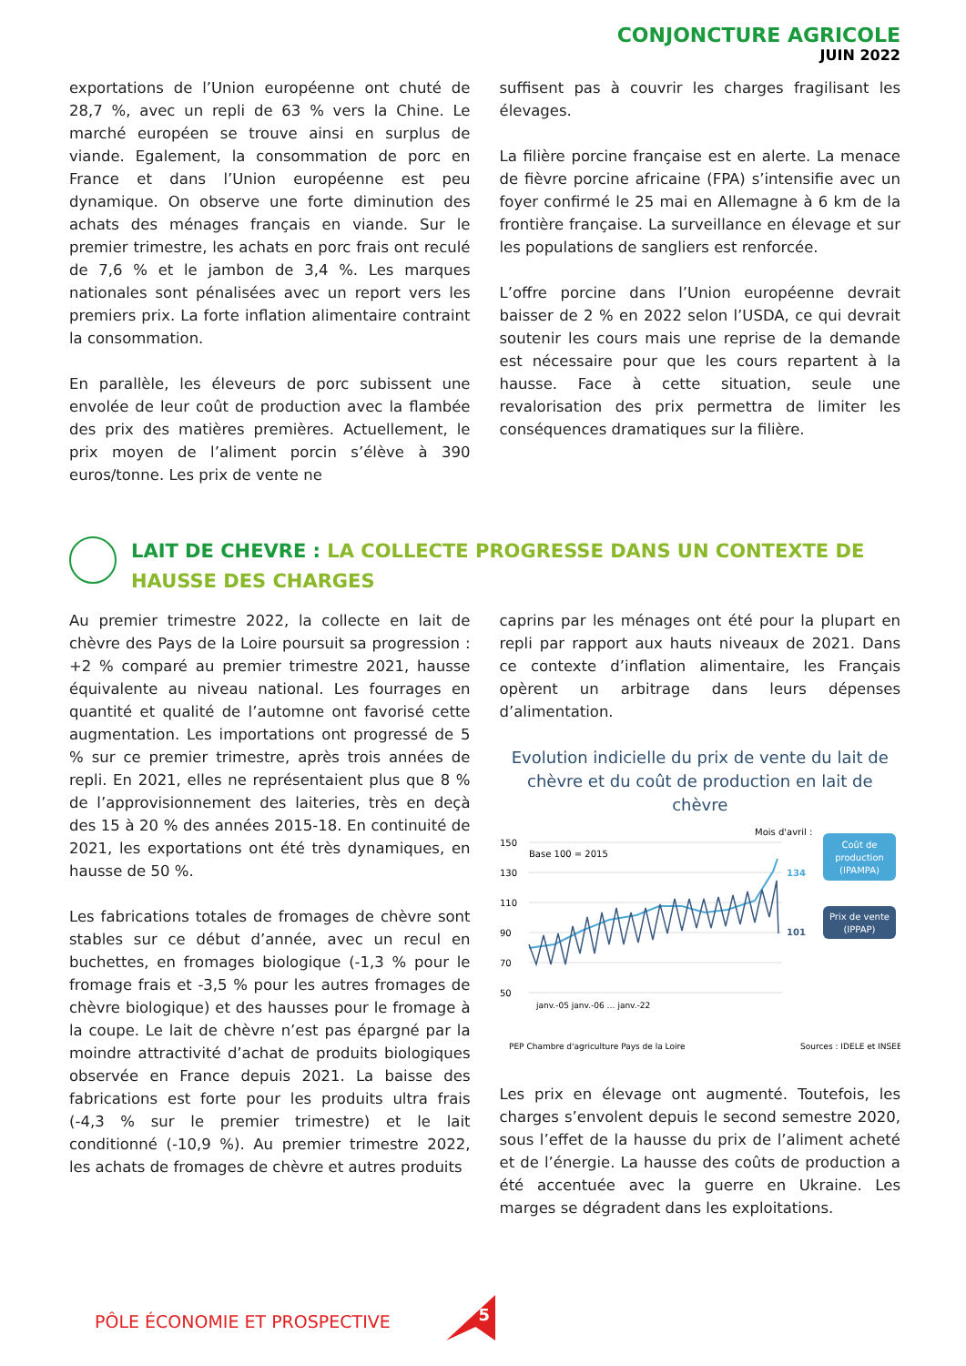CONJONCTURE AGRICOLE
JUIN 2022
exportations de l’Union européenne ont chuté de 28,7 %, avec un repli de 63 % vers la Chine. Le marché européen se trouve ainsi en surplus de viande. Egalement, la consommation de porc en France et dans l’Union européenne est peu dynamique. On observe une forte diminution des achats des ménages français en viande. Sur le premier trimestre, les achats en porc frais ont reculé de 7,6 % et le jambon de 3,4 %. Les marques nationales sont pénalisées avec un report vers les premiers prix. La forte inflation alimentaire contraint la consommation.
En parallèle, les éleveurs de porc subissent une envolée de leur coût de production avec la flambée des prix des matières premières. Actuellement, le prix moyen de l’aliment porcin s’élève à 390 euros/tonne. Les prix de vente ne
suffisent pas à couvrir les charges fragilisant les élevages.
La filière porcine française est en alerte. La menace de fièvre porcine africaine (FPA) s’intensifie avec un foyer confirmé le 25 mai en Allemagne à 6 km de la frontière française. La surveillance en élevage et sur les populations de sangliers est renforcée.
L’offre porcine dans l’Union européenne devrait baisser de 2 % en 2022 selon l’USDA, ce qui devrait soutenir les cours mais une reprise de la demande est nécessaire pour que les cours repartent à la hausse. Face à cette situation, seule une revalorisation des prix permettra de limiter les conséquences dramatiques sur la filière.
LAIT DE CHEVRE : LA COLLECTE PROGRESSE DANS UN CONTEXTE DE HAUSSE DES CHARGES
Au premier trimestre 2022, la collecte en lait de chèvre des Pays de la Loire poursuit sa progression : +2 % comparé au premier trimestre 2021, hausse équivalente au niveau national. Les fourrages en quantité et qualité de l’automne ont favorisé cette augmentation. Les importations ont progressé de 5 % sur ce premier trimestre, après trois années de repli. En 2021, elles ne représentaient plus que 8 % de l’approvisionnement des laiteries, très en deçà des 15 à 20 % des années 2015-18. En continuité de 2021, les exportations ont été très dynamiques, en hausse de 50 %.
Les fabrications totales de fromages de chèvre sont stables sur ce début d’année, avec un recul en buchettes, en fromages biologique (-1,3 % pour le fromage frais et -3,5 % pour les autres fromages de chèvre biologique) et des hausses pour le fromage à la coupe. Le lait de chèvre n’est pas épargné par la moindre attractivité d’achat de produits biologiques observée en France depuis 2021. La baisse des fabrications est forte pour les produits ultra frais (-4,3 % sur le premier trimestre) et le lait conditionné (-10,9 %). Au premier trimestre 2022, les achats de fromages de chèvre et autres produits
caprins par les ménages ont été pour la plupart en repli par rapport aux hauts niveaux de 2021. Dans ce contexte d’inflation alimentaire, les Français opèrent un arbitrage dans leurs dépenses d’alimentation.
Evolution indicielle du prix de vente du lait de chèvre et du coût de production en lait de chèvre
Mois d'avril :
150
130
110
90
70
50
Base 100 = 2015
134
101
Coût de
production
(IPAMPA)
Prix de vente
(IPPAP)
janv.-05 janv.-06 … janv.-22
PEP Chambre d'agriculture Pays de la Loire
Sources : IDELE et INSEE
Les prix en élevage ont augmenté. Toutefois, les charges s’envolent depuis le second semestre 2020, sous l’effet de la hausse du prix de l’aliment acheté et de l’énergie. La hausse des coûts de production a été accentuée avec la guerre en Ukraine. Les marges se dégradent dans les exploitations.
PÔLE ÉCONOMIE ET PROSPECTIVE
5